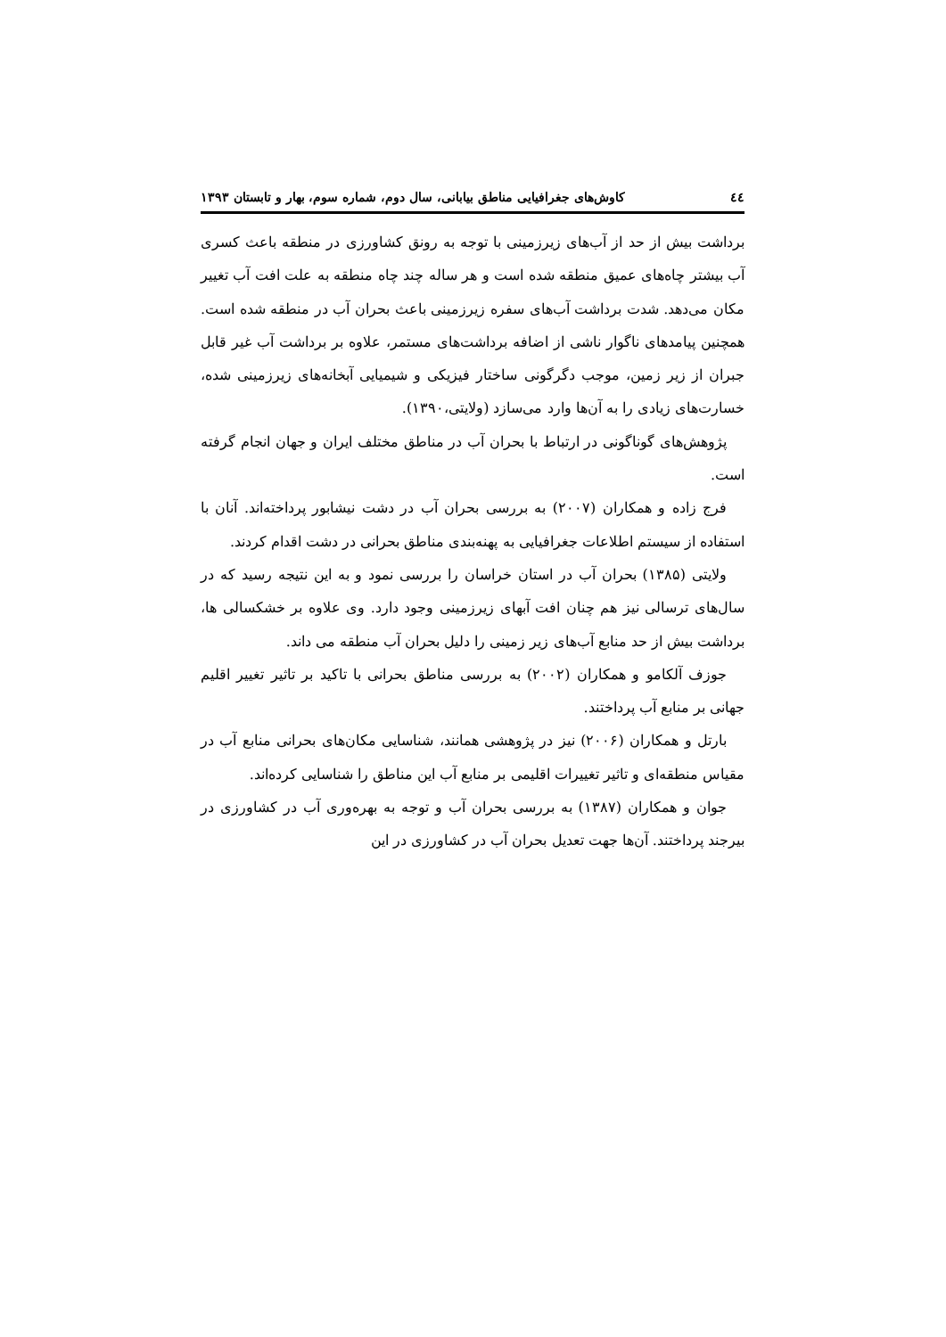٤٤ کاوش‌های جغرافیایی مناطق بیابانی، سال دوم، شماره سوم، بهار و تابستان ۱۳۹۳
برداشت بیش از حد از آب‌های زیرزمینی با توجه به رونق کشاورزی در منطقه باعث کسری آب بیشتر چاه‌های عمیق منطقه شده است و هر ساله چند چاه منطقه به علت افت آب تغییر مکان می‌دهد. شدت برداشت آب‌های سفره زیرزمینی باعث بحران آب در منطقه شده است. همچنین پیامدهای ناگوار ناشی از اضافه برداشت‌های مستمر، علاوه بر برداشت آب غیر قابل جبران از زیر زمین، موجب دگرگونی ساختار فیزیکی و شیمیایی آبخانه‌های زیرزمینی شده، خسارت‌های زیادی را به آن‌ها وارد می‌سازد (ولایتی،۱۳۹۰).
پژوهش‌های گوناگونی در ارتباط با بحران آب در مناطق مختلف ایران و جهان انجام گرفته است.
فرج زاده و همکاران (۲۰۰۷) به بررسی بحران آب در دشت نیشابور پرداخته‌اند. آنان با استفاده از سیستم اطلاعات جغرافیایی به پهنه‌بندی مناطق بحرانی در دشت اقدام کردند.
ولایتی (۱۳۸۵) بحران آب در استان خراسان را بررسی نمود و به این نتیجه رسید که در سال‌های ترسالی نیز هم چنان افت آبهای زیرزمینی وجود دارد. وی علاوه بر خشکسالی ها، برداشت بیش از حد منابع آب‌های زیر زمینی را دلیل بحران آب منطقه می داند.
جوزف آلکامو و همکاران (۲۰۰۲) به بررسی مناطق بحرانی با تاکید بر تاثیر تغییر اقلیم جهانی بر منابع آب پرداختند.
بارتل و همکاران (۲۰۰۶) نیز در پژوهشی همانند، شناسایی مکان‌های بحرانی منابع آب در مقیاس منطقه‌ای و تاثیر تغییرات اقلیمی بر منابع آب این مناطق را شناسایی کرده‌اند.
جوان و همکاران (۱۳۸۷) به بررسی بحران آب و توجه به بهره‌وری آب در کشاورزی در بیرجند پرداختند. آن‌ها جهت تعدیل بحران آب در کشاورزی در این